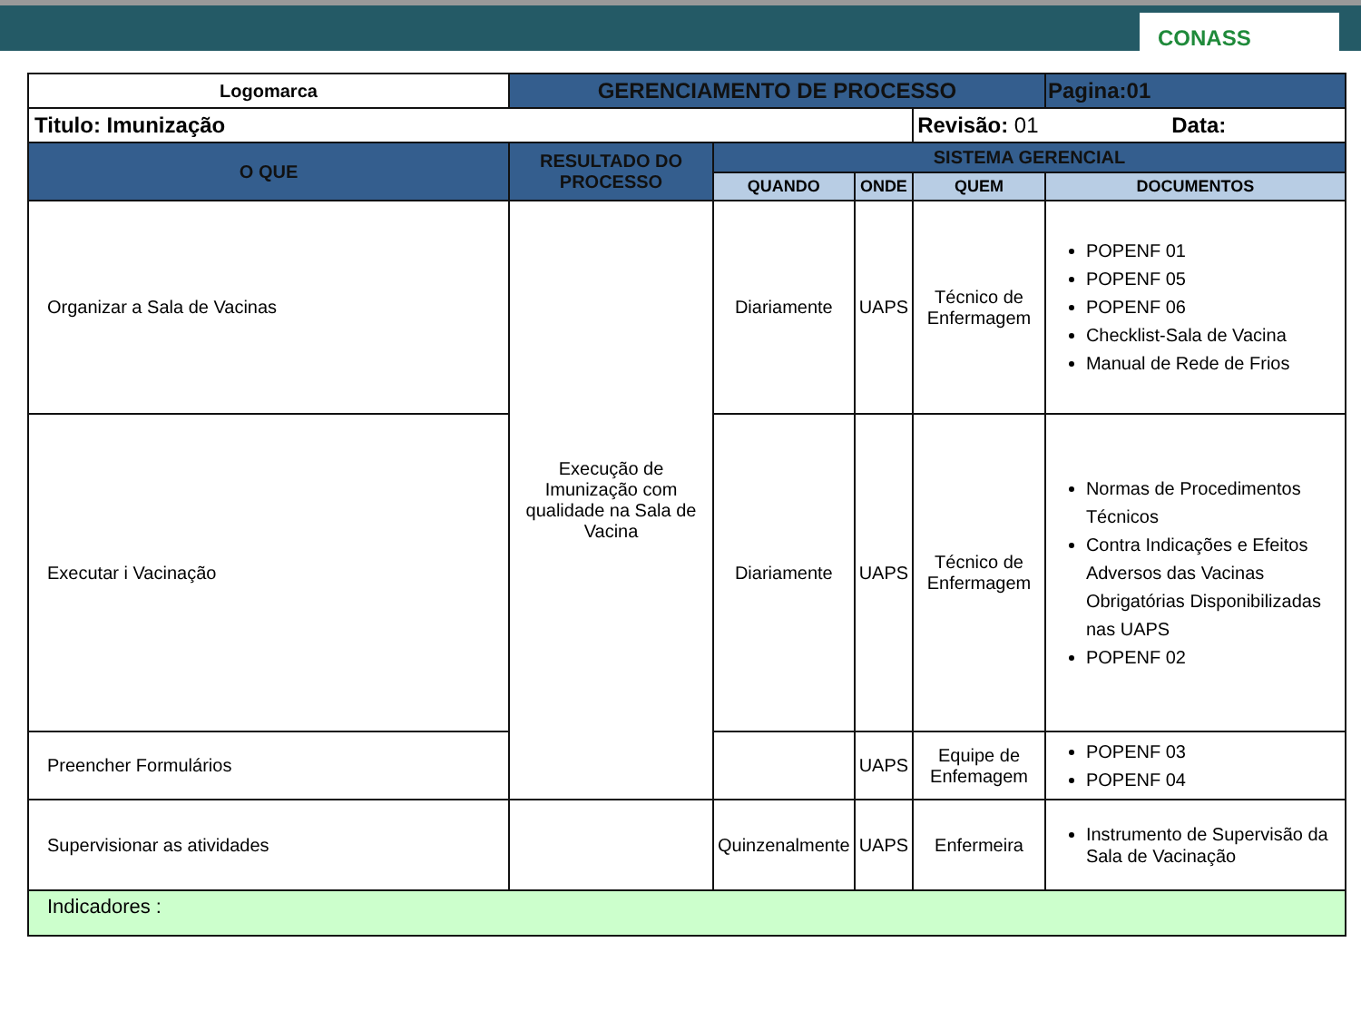CONASS
| Logomarca | GERENCIAMENTO DE PROCESSO | | | | Pagina:01 |
| Titulo: Imunização | | | | Revisão: 01 Data: | |
| O QUE | RESULTADO DO PROCESSO | SISTEMA GERENCIAL | | | |
| | | QUANDO | ONDE | QUEM | DOCUMENTOS |
| Organizar a Sala de Vacinas | Execução de Imunização com qualidade na Sala de Vacina | Diariamente | UAPS | Técnico de Enfermagem | POPENF 01 POPENF 05 POPENF 06 Checklist-Sala de Vacina Manual de Rede de Frios |
| Executar i Vacinação | | Diariamente | UAPS | Técnico de Enfermagem | Normas de Procedimentos Técnicos Contra Indicações e Efeitos Adversos das Vacinas Obrigatórias Disponibilizadas nas UAPS POPENF 02 |
| Preencher Formulários | | | UAPS | Equipe de Enfemagem | POPENF 03 POPENF 04 |
| Supervisionar as atividades | | Quinzenalmente | UAPS | Enfermeira | Instrumento de Supervisão da Sala de Vacinação |
| Indicadores : | | | | | |